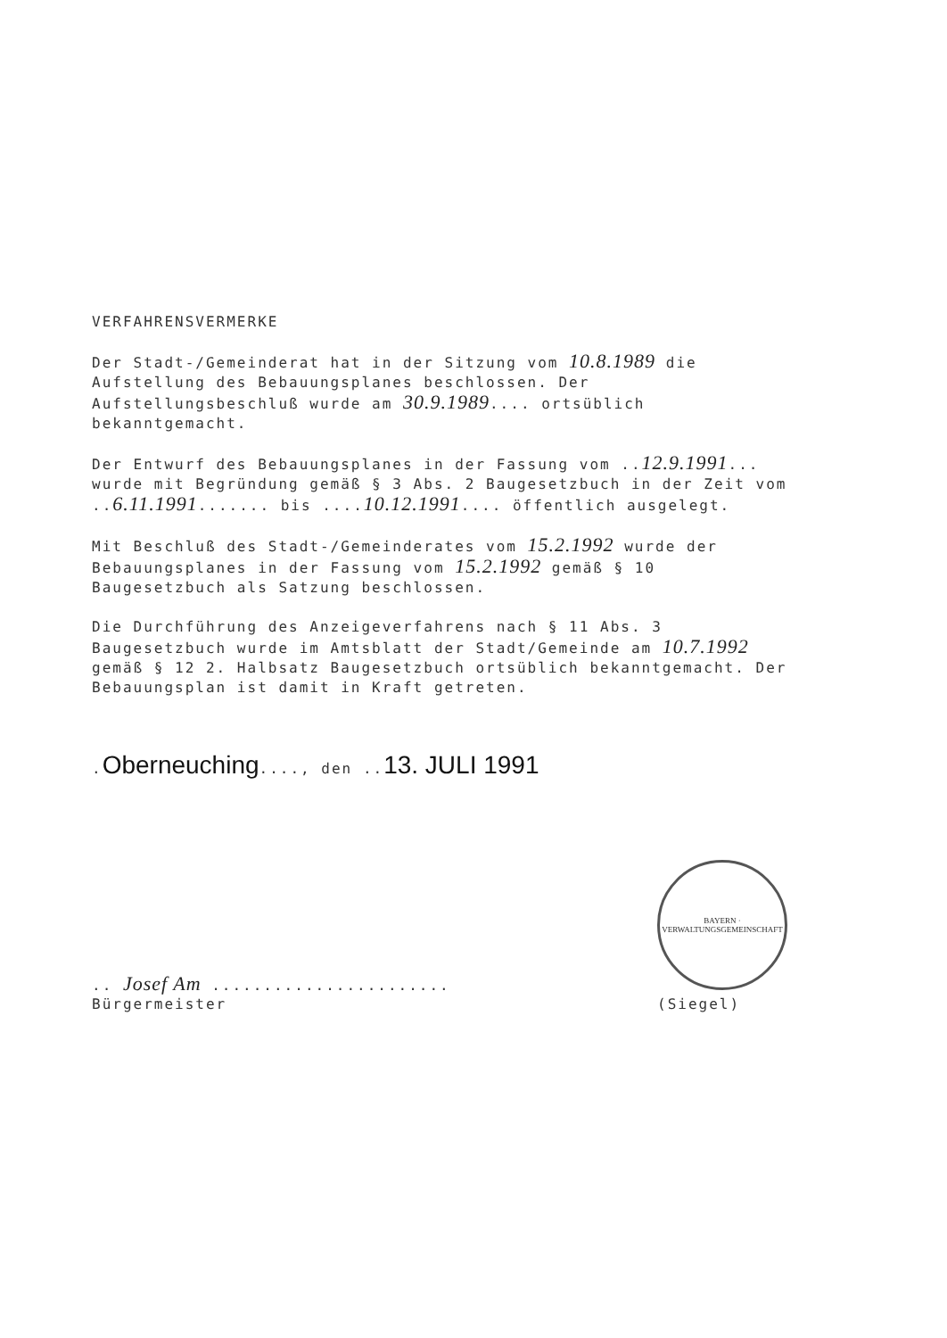VERFAHRENSVERMERKE
Der Stadt-/Gemeinderat hat in der Sitzung vom 10.8.1989 die Aufstellung des Bebauungsplanes beschlossen. Der Aufstellungsbeschluß wurde am 30.9.1989.... ortsüblich bekanntgemacht.
Der Entwurf des Bebauungsplanes in der Fassung vom ..12.9.1991... wurde mit Begründung gemäß § 3 Abs. 2 Baugesetzbuch in der Zeit vom ..6.11.1991....... bis ....10.12.1991.... öffentlich ausgelegt.
Mit Beschluß des Stadt-/Gemeinderates vom 15.2.1992 wurde der Bebauungsplanes in der Fassung vom 15.2.1992 gemäß § 10 Baugesetzbuch als Satzung beschlossen.
Die Durchführung des Anzeigeverfahrens nach § 11 Abs. 3 Baugesetzbuch wurde im Amtsblatt der Stadt/Gemeinde am 10.7.1992 gemäß § 12 2. Halbsatz Baugesetzbuch ortsüblich bekanntgemacht. Der Bebauungsplan ist damit in Kraft getreten.
.Oberneuching...., den ..13. JULI 1991
.. Josef Am .......................
Bürgermeister
BAYERN · VERWALTUNGSGEMEINSCHAFT
(Siegel)